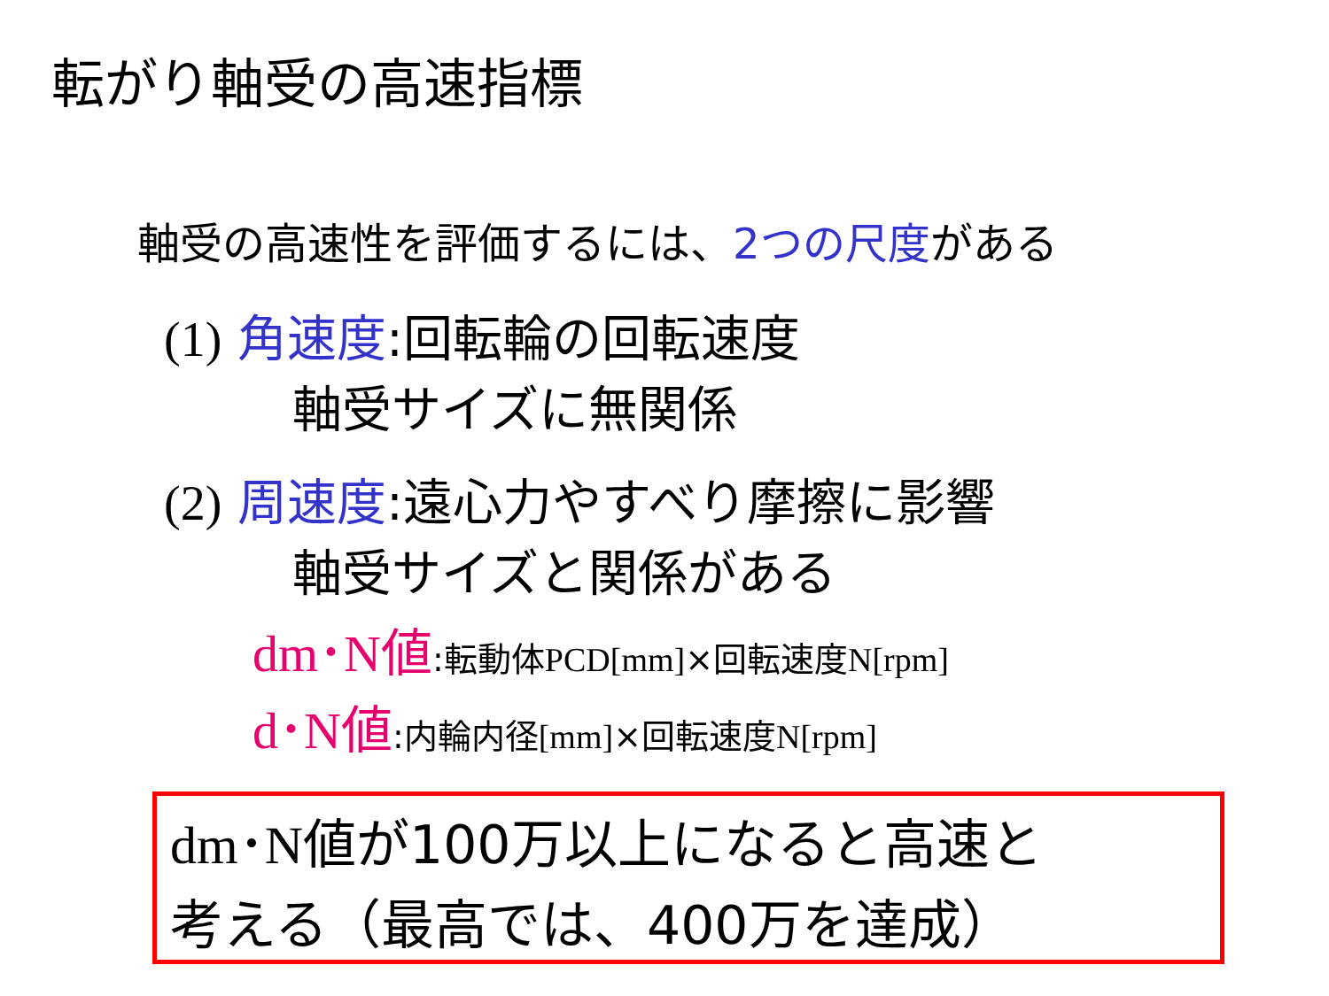転がり軸受の高速指標
軸受の高速性を評価するには、2つの尺度がある
(1) 角速度:回転輪の回転速度
軸受サイズに無関係
(2) 周速度:遠心力やすべり摩擦に影響
軸受サイズと関係がある
dm･N値:転動体PCD[mm]×回転速度N[rpm]
d･N値:内輪内径[mm]×回転速度N[rpm]
dm･N値が100万以上になると高速と
考える（最高では、400万を達成）